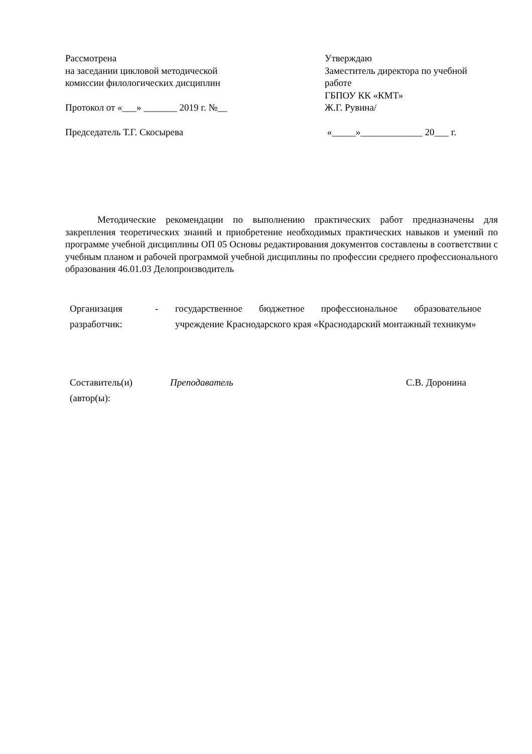Рассмотрена
на заседании цикловой методической
комиссии филологических дисциплин
Протокол от «___» _______ 2019 г. №__
Председатель Т.Г. Скосырева
Утверждаю
Заместитель директора по учебной работе
ГБПОУ КК «КМТ»
Ж.Г. Рувина/
«_____»_____________ 20___ г.
Методические рекомендации по выполнению практических работ предназначены для закрепления теоретических знаний и приобретение необходимых практических навыков и умений по программе учебной дисциплины ОП 05 Основы редактирования документов составлены в соответствии с учебным планом и рабочей программой учебной дисциплины по профессии среднего профессионального образования 46.01.03 Делопроизводитель
Организация разработчик:
- государственное бюджетное профессиональное образовательное учреждение Краснодарского края «Краснодарский монтажный техникум»
Составитель(и) (автор(ы):
Преподаватель С.В. Доронина